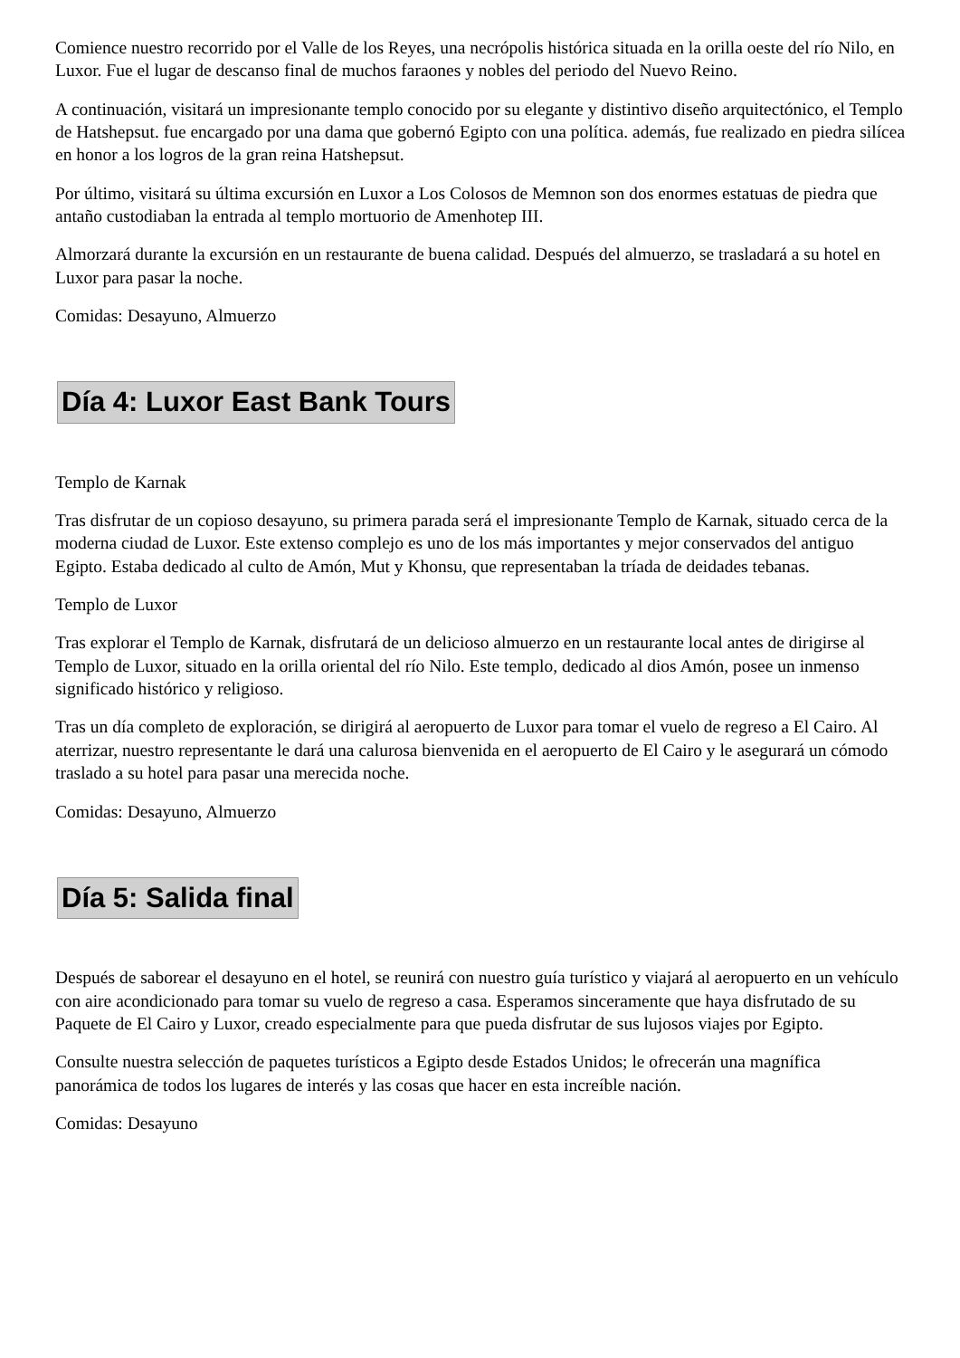Comience nuestro recorrido por el Valle de los Reyes, una necrópolis histórica situada en la orilla oeste del río Nilo, en Luxor. Fue el lugar de descanso final de muchos faraones y nobles del periodo del Nuevo Reino.
A continuación, visitará un impresionante templo conocido por su elegante y distintivo diseño arquitectónico, el Templo de Hatshepsut. fue encargado por una dama que gobernó Egipto con una política. además, fue realizado en piedra silícea en honor a los logros de la gran reina Hatshepsut.
Por último, visitará su última excursión en Luxor a Los Colosos de Memnon son dos enormes estatuas de piedra que antaño custodiaban la entrada al templo mortuorio de Amenhotep III.
Almorzará durante la excursión en un restaurante de buena calidad. Después del almuerzo, se trasladará a su hotel en Luxor para pasar la noche.
Comidas: Desayuno, Almuerzo
Día 4: Luxor East Bank Tours
Templo de Karnak
Tras disfrutar de un copioso desayuno, su primera parada será el impresionante Templo de Karnak, situado cerca de la moderna ciudad de Luxor. Este extenso complejo es uno de los más importantes y mejor conservados del antiguo Egipto. Estaba dedicado al culto de Amón, Mut y Khonsu, que representaban la tríada de deidades tebanas.
Templo de Luxor
Tras explorar el Templo de Karnak, disfrutará de un delicioso almuerzo en un restaurante local antes de dirigirse al Templo de Luxor, situado en la orilla oriental del río Nilo. Este templo, dedicado al dios Amón, posee un inmenso significado histórico y religioso.
Tras un día completo de exploración, se dirigirá al aeropuerto de Luxor para tomar el vuelo de regreso a El Cairo. Al aterrizar, nuestro representante le dará una calurosa bienvenida en el aeropuerto de El Cairo y le asegurará un cómodo traslado a su hotel para pasar una merecida noche.
Comidas: Desayuno, Almuerzo
Día 5: Salida final
Después de saborear el desayuno en el hotel, se reunirá con nuestro guía turístico y viajará al aeropuerto en un vehículo con aire acondicionado para tomar su vuelo de regreso a casa. Esperamos sinceramente que haya disfrutado de su Paquete de El Cairo y Luxor, creado especialmente para que pueda disfrutar de sus lujosos viajes por Egipto.
Consulte nuestra selección de paquetes turísticos a Egipto desde Estados Unidos; le ofrecerán una magnífica panorámica de todos los lugares de interés y las cosas que hacer en esta increíble nación.
Comidas: Desayuno